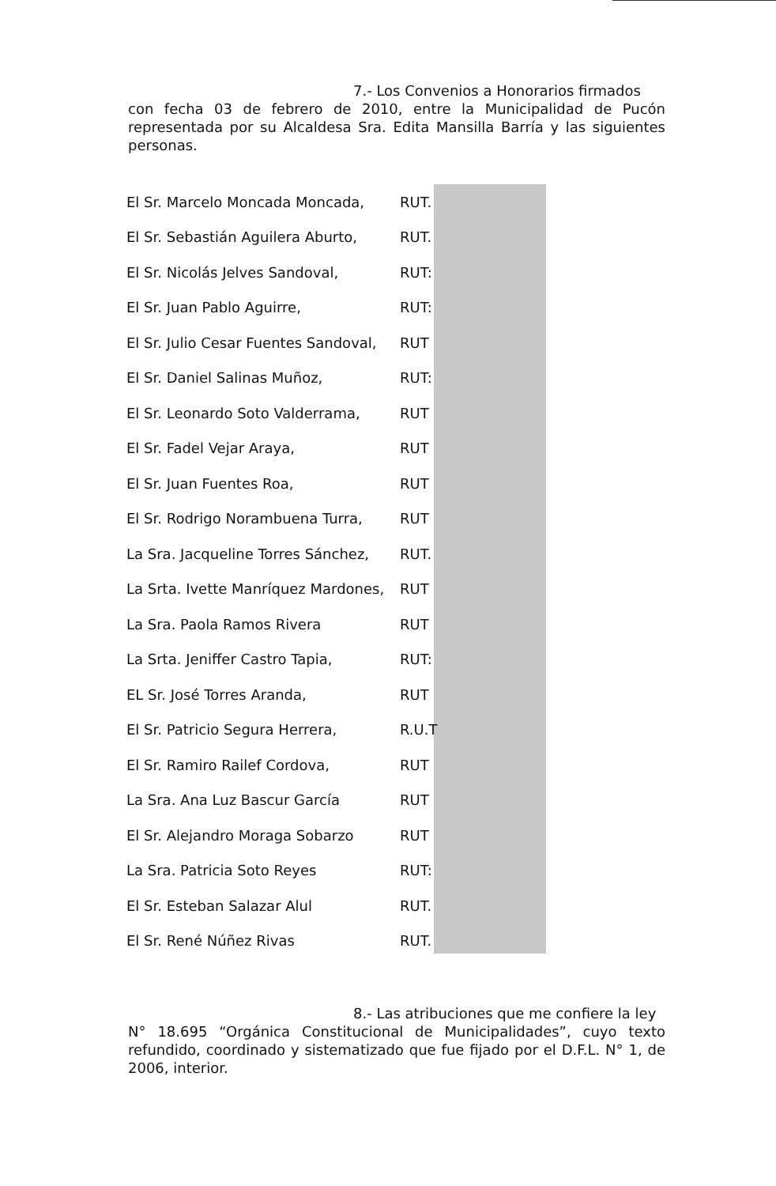7.- Los Convenios a Honorarios firmados
con fecha 03 de febrero de 2010, entre la Municipalidad de Pucón representada por su Alcaldesa Sra. Edita Mansilla Barría y las siguientes personas.
| El Sr. Marcelo Moncada Moncada, | RUT. |
| El Sr. Sebastián Aguilera Aburto, | RUT. |
| El Sr. Nicolás Jelves Sandoval, | RUT: |
| El Sr. Juan Pablo Aguirre, | RUT: |
| El Sr. Julio Cesar Fuentes Sandoval, | RUT |
| El Sr. Daniel Salinas Muñoz, | RUT: |
| El Sr. Leonardo Soto Valderrama, | RUT |
| El Sr. Fadel Vejar Araya, | RUT |
| El Sr. Juan Fuentes Roa, | RUT |
| El Sr. Rodrigo Norambuena Turra, | RUT |
| La Sra. Jacqueline Torres Sánchez, | RUT. |
| La Srta. Ivette Manríquez Mardones, | RUT |
| La Sra. Paola Ramos Rivera | RUT |
| La Srta. Jeniffer Castro Tapia, | RUT: |
| EL Sr. José Torres Aranda, | RUT |
| El Sr. Patricio Segura Herrera, | R.U.T |
| El Sr. Ramiro Railef Cordova, | RUT |
| La Sra. Ana Luz Bascur García | RUT |
| El Sr. Alejandro Moraga Sobarzo | RUT |
| La Sra. Patricia Soto Reyes | RUT: |
| El Sr. Esteban Salazar Alul | RUT. |
| El Sr. René Núñez Rivas | RUT. |
8.- Las atribuciones que me confiere la ley
N° 18.695 “Orgánica Constitucional de Municipalidades”, cuyo texto refundido, coordinado y sistematizado que fue fijado por el D.F.L. N° 1, de 2006, interior.